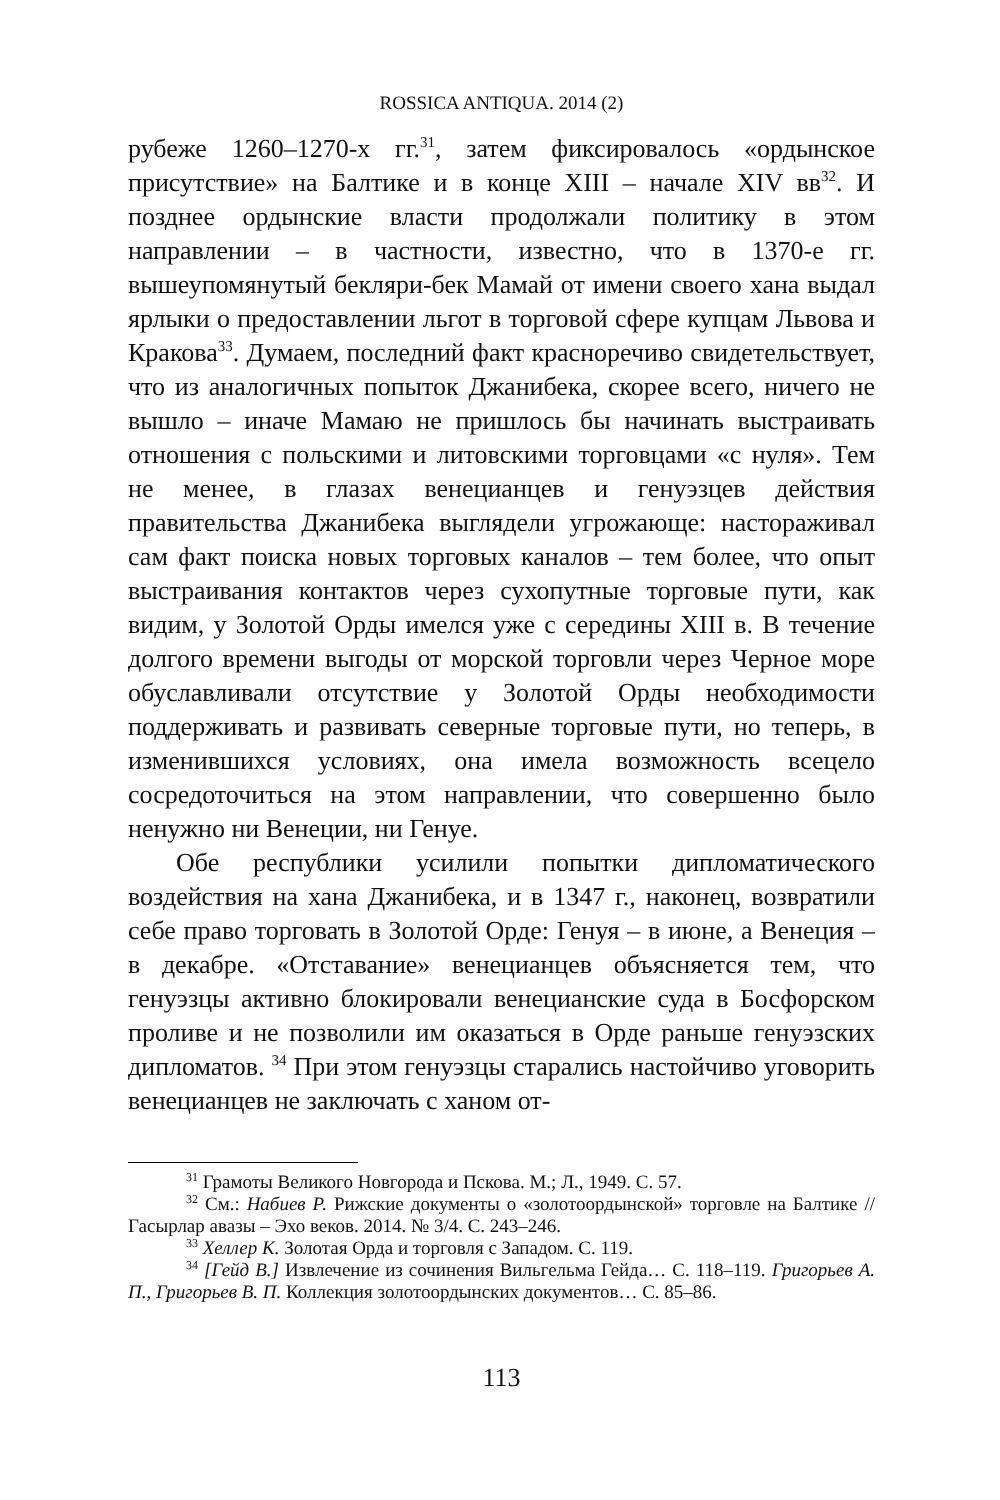ROSSICA ANTIQUA. 2014 (2)
рубеже 1260–1270-х гг.<sup>31</sup>, затем фиксировалось «ордынское присутствие» на Балтике и в конце XIII – начале XIV вв<sup>32</sup>. И позднее ордынские власти продолжали политику в этом направлении – в частности, известно, что в 1370-е гг. вышеупомянутый бекляри-бек Мамай от имени своего хана выдал ярлыки о предоставлении льгот в торговой сфере купцам Львова и Кракова<sup>33</sup>. Думаем, последний факт красноречиво свидетельствует, что из аналогичных попыток Джанибека, скорее всего, ничего не вышло – иначе Мамаю не пришлось бы начинать выстраивать отношения с польскими и литовскими торговцами «с нуля». Тем не менее, в глазах венецианцев и генуэзцев действия правительства Джанибека выглядели угрожающе: настораживал сам факт поиска новых торговых каналов – тем более, что опыт выстраивания контактов через сухопутные торговые пути, как видим, у Золотой Орды имелся уже с середины XIII в. В течение долгого времени выгоды от морской торговли через Черное море обуславливали отсутствие у Золотой Орды необходимости поддерживать и развивать северные торговые пути, но теперь, в изменившихся условиях, она имела возможность всецело сосредоточиться на этом направлении, что совершенно было ненужно ни Венеции, ни Генуе.
Обе республики усилили попытки дипломатического воздействия на хана Джанибека, и в 1347 г., наконец, возвратили себе право торговать в Золотой Орде: Генуя – в июне, а Венеция – в декабре. «Отставание» венецианцев объясняется тем, что генуэзцы активно блокировали венецианские суда в Босфорском проливе и не позволили им оказаться в Орде раньше генуэзских дипломатов. <sup>34</sup> При этом генуэзцы старались настойчиво уговорить венецианцев не заключать с ханом от-
<sup>31</sup> Грамоты Великого Новгорода и Пскова. М.; Л., 1949. С. 57.
<sup>32</sup> См.: Набиев Р. Рижские документы о «золотоордынской» торговле на Балтике // Гасырлар авазы – Эхо веков. 2014. № 3/4. С. 243–246.
<sup>33</sup> Хеллер К. Золотая Орда и торговля с Западом. С. 119.
<sup>34</sup> [Гейд В.] Извлечение из сочинения Вильгельма Гейда… С. 118–119. Григорьев А. П., Григорьев В. П. Коллекция золотоордынских документов… С. 85–86.
113